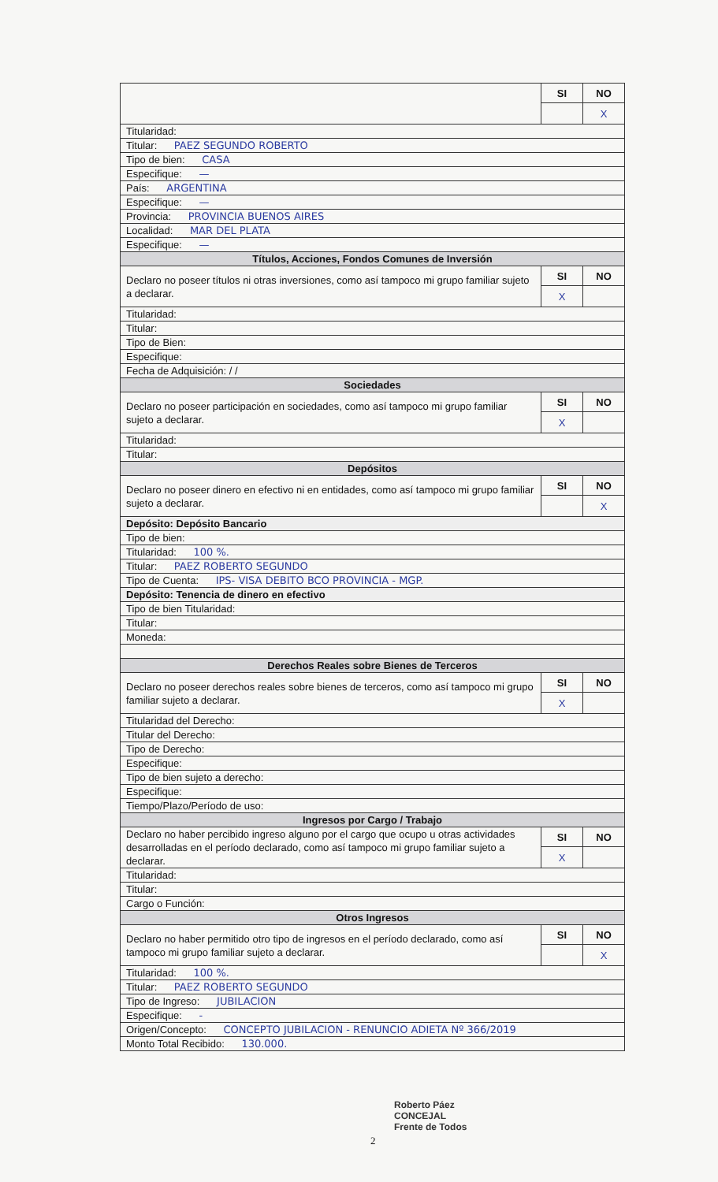| | SI | NO |
| | | X |
| Titularidad: | | |
| Titular: PAEZ SEGUNDO ROBERTO | | |
| Tipo de bien: CASA | | |
| Especifique: — | | |
| País: ARGENTINA | | |
| Especifique: — | | |
| Provincia: PROVINCIA BUENOS AIRES | | |
| Localidad: MAR DEL PLATA | | |
| Especifique: — | | |
| Títulos, Acciones, Fondos Comunes de Inversión | | |
| Declaro no poseer títulos ni otras inversiones, como así tampoco mi grupo familiar sujeto a declarar. | SI | NO |
| | X | |
| Titularidad: | | |
| Titular: | | |
| Tipo de Bien: | | |
| Especifique: | | |
| Fecha de Adquisición: / / | | |
| Sociedades | | |
| Declaro no poseer participación en sociedades, como así tampoco mi grupo familiar sujeto a declarar. | SI | NO |
| | X | |
| Titularidad: | | |
| Titular: | | |
| Depósitos | | |
| Declaro no poseer dinero en efectivo ni en entidades, como así tampoco mi grupo familiar sujeto a declarar. | SI | NO |
| | | X |
| Depósito: Depósito Bancario | | |
| Tipo de bien: | | |
| Titularidad: 100 %. | | |
| Titular: PAEZ ROBERTO SEGUNDO | | |
| Tipo de Cuenta: IPS- VISA DEBITO BCO PROVINCIA - MGP. | | |
| Depósito: Tenencia de dinero en efectivo | | |
| Tipo de bien Titularidad: | | |
| Titular: | | |
| Moneda: | | |
| Derechos Reales sobre Bienes de Terceros | | |
| Declaro no poseer derechos reales sobre bienes de terceros, como así tampoco mi grupo familiar sujeto a declarar. | SI | NO |
| | X | |
| Titularidad del Derecho: | | |
| Titular del Derecho: | | |
| Tipo de Derecho: | | |
| Especifique: | | |
| Tipo de bien sujeto a derecho: | | |
| Especifique: | | |
| Tiempo/Plazo/Período de uso: | | |
| Ingresos por Cargo / Trabajo | | |
| Declaro no haber percibido ingreso alguno por el cargo que ocupo u otras actividades desarrolladas en el período declarado, como así tampoco mi grupo familiar sujeto a declarar. | SI | NO |
| | X | |
| Titularidad: | | |
| Titular: | | |
| Cargo o Función: | | |
| Otros Ingresos | | |
| Declaro no haber permitido otro tipo de ingresos en el período declarado, como así tampoco mi grupo familiar sujeto a declarar. | SI | NO |
| | | X |
| Titularidad: 100 %. | | |
| Titular: PAEZ ROBERTO SEGUNDO | | |
| Tipo de Ingreso: JUBILACION | | |
| Especifique: - | | |
| Origen/Concepto: CONCEPTO JUBILACION - RENUNCIO ADIETA Nº 366/2019 | | |
| Monto Total Recibido: 130.000. | | |
Roberto Páez
CONCEJAL
Frente de Todos
2